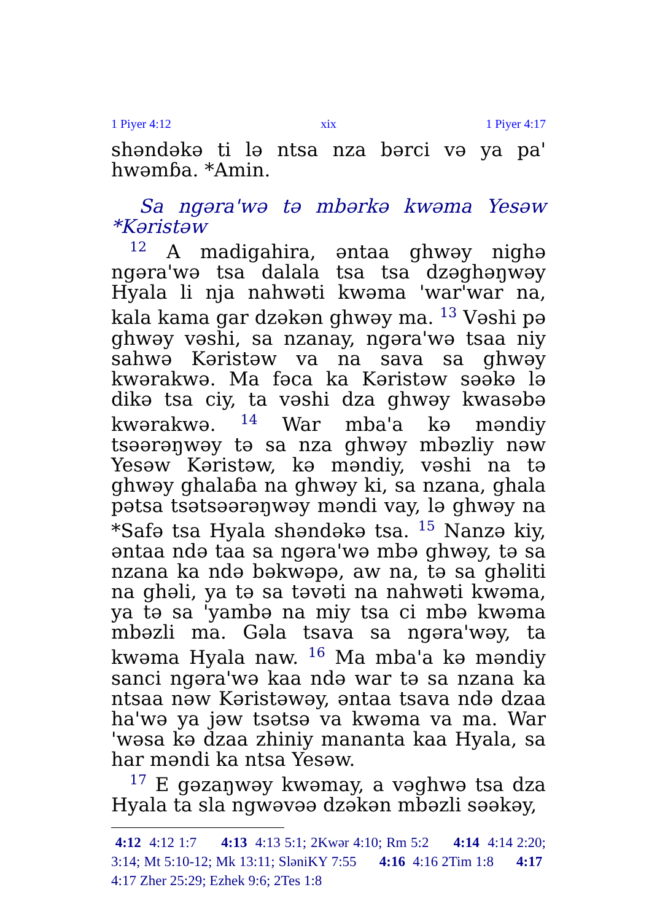1 Piyer 4:12 xix 1 Piyer 4:17
shəndəkə ti lə ntsa nza bərci və ya pa' hwəmɓa. *Amin.
Sa ngəra'wə tə mbərkə kwəma Yesəw
*Kəristəw
<sup>12</sup> A madigahira, əntaa ghwəy nighə ngəra'wə tsa dalala tsa tsa dzəghəŋwəy Hyala li nja nahwəti kwəma 'war'war na, kala kama gar dzəkən ghwəy ma. <sup>13</sup> Vəshi pə ghwəy vəshi, sa nzanay, ngəra'wə tsaa niy sahwə Kəristəw va na sava sa ghwəy kwərakwə. Ma fəca ka Kəristəw səəkə lə dikə tsa ciy, ta vəshi dza ghwəy kwasəbə kwərakwə. <sup>14</sup> War mba'a kə məndiy tsəərəŋwəy tə sa nza ghwəy mbəzliy nəw Yesəw Kəristəw, kə məndiy, vəshi na tə ghwəy ghalaɓa na ghwəy ki, sa nzana, ghala pətsa tsətsəərəŋwəy məndi vay, lə ghwəy na *Safə tsa Hyala shəndəkə tsa. <sup>15</sup> Nanzə kiy, əntaa ndə taa sa ngəra'wə mbə ghwəy, tə sa nzana ka ndə bəkwəpə, aw na, tə sa ghəliti na ghəli, ya tə sa təvəti na nahwəti kwəma, ya tə sa 'yambə na miy tsa ci mbə kwəma mbəzli ma. Gəla tsava sa ngəra'wəy, ta kwəma Hyala naw. <sup>16</sup> Ma mba'a kə məndiy sanci ngəra'wə kaa ndə war tə sa nzana ka ntsaa nəw Kəristəwəy, əntaa tsava ndə dzaa ha'wə ya jəw tsətsə va kwəma va ma. War 'wəsa kə dzaa zhiniy mananta kaa Hyala, sa har məndi ka ntsa Yesəw.
<sup>17</sup> E gəzaŋwəy kwəmay, a vəghwə tsa dza Hyala ta sla ngwəvəə dzəkən mbəzli səəkəy,
4:12 4:12 1:7 4:13 4:13 5:1; 2Kwər 4:10; Rm 5:2 4:14 4:14 2:20; 3:14; Mt 5:10-12; Mk 13:11; SləniKY 7:55 4:16 4:16 2Tim 1:8 4:17 4:17 Zher 25:29; Ezhek 9:6; 2Tes 1:8